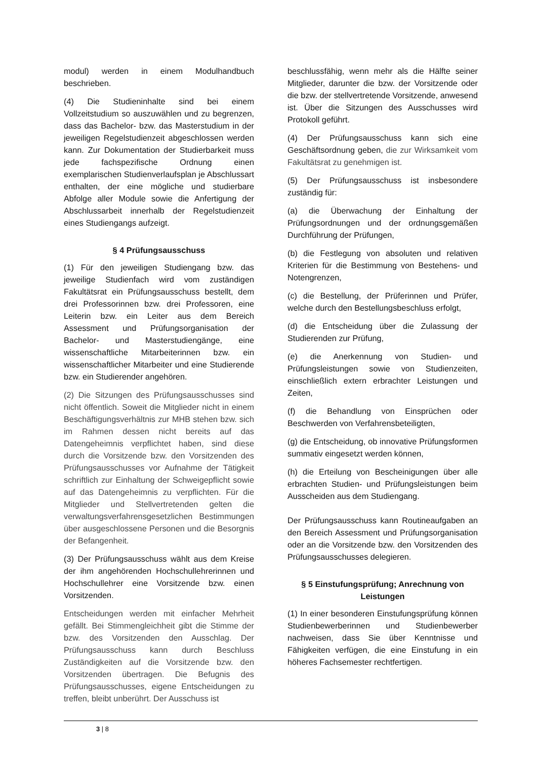modul) werden in einem Modulhandbuch beschrieben.
(4) Die Studieninhalte sind bei einem Vollzeitstudium so auszuwählen und zu begrenzen, dass das Bachelor- bzw. das Masterstudium in der jeweiligen Regelstudienzeit abgeschlossen werden kann. Zur Dokumentation der Studierbarkeit muss jede fachspezifische Ordnung einen exemplarischen Studienverlaufsplan je Abschlussart enthalten, der eine mögliche und studierbare Abfolge aller Module sowie die Anfertigung der Abschlussarbeit innerhalb der Regelstudienzeit eines Studiengangs aufzeigt.
§ 4 Prüfungsausschuss
(1) Für den jeweiligen Studiengang bzw. das jeweilige Studienfach wird vom zuständigen Fakultätsrat ein Prüfungsausschuss bestellt, dem drei Professorinnen bzw. drei Professoren, eine Leiterin bzw. ein Leiter aus dem Bereich Assessment und Prüfungsorganisation der Bachelor- und Masterstudiengänge, eine wissenschaftliche Mitarbeiterinnen bzw. ein wissenschaftlicher Mitarbeiter und eine Studierende bzw. ein Studierender angehören.
(2) Die Sitzungen des Prüfungsausschusses sind nicht öffentlich. Soweit die Mitglieder nicht in einem Beschäftigungsverhältnis zur MHB stehen bzw. sich im Rahmen dessen nicht bereits auf das Datengeheimnis verpflichtet haben, sind diese durch die Vorsitzende bzw. den Vorsitzenden des Prüfungsausschusses vor Aufnahme der Tätigkeit schriftlich zur Einhaltung der Schweigepflicht sowie auf das Datengeheimnis zu verpflichten. Für die Mitglieder und Stellvertretenden gelten die verwaltungsverfahrensgesetzlichen Bestimmungen über ausgeschlossene Personen und die Besorgnis der Befangenheit.
(3) Der Prüfungsausschuss wählt aus dem Kreise der ihm angehörenden Hochschullehrerinnen und Hochschullehrer eine Vorsitzende bzw. einen Vorsitzenden.
Entscheidungen werden mit einfacher Mehrheit gefällt. Bei Stimmengleichheit gibt die Stimme der bzw. des Vorsitzenden den Ausschlag. Der Prüfungsausschuss kann durch Beschluss Zuständigkeiten auf die Vorsitzende bzw. den Vorsitzenden übertragen. Die Befugnis des Prüfungsausschusses, eigene Entscheidungen zu treffen, bleibt unberührt. Der Ausschuss ist
beschlussfähig, wenn mehr als die Hälfte seiner Mitglieder, darunter die bzw. der Vorsitzende oder die bzw. der stellvertretende Vorsitzende, anwesend ist. Über die Sitzungen des Ausschusses wird Protokoll geführt.
(4) Der Prüfungsausschuss kann sich eine Geschäftsordnung geben, die zur Wirksamkeit vom Fakultätsrat zu genehmigen ist.
(5) Der Prüfungsausschuss ist insbesondere zuständig für:
(a) die Überwachung der Einhaltung der Prüfungsordnungen und der ordnungsgemäßen Durchführung der Prüfungen,
(b) die Festlegung von absoluten und relativen Kriterien für die Bestimmung von Bestehens- und Notengrenzen,
(c) die Bestellung, der Prüferinnen und Prüfer, welche durch den Bestellungsbeschluss erfolgt,
(d) die Entscheidung über die Zulassung der Studierenden zur Prüfung,
(e) die Anerkennung von Studien- und Prüfungsleistungen sowie von Studienzeiten, einschließlich extern erbrachter Leistungen und Zeiten,
(f) die Behandlung von Einsprüchen oder Beschwerden von Verfahrensbeteiligten,
(g) die Entscheidung, ob innovative Prüfungsformen summativ eingesetzt werden können,
(h) die Erteilung von Bescheinigungen über alle erbrachten Studien- und Prüfungsleistungen beim Ausscheiden aus dem Studiengang.
Der Prüfungsausschuss kann Routineaufgaben an den Bereich Assessment und Prüfungsorganisation oder an die Vorsitzende bzw. den Vorsitzenden des Prüfungsausschusses delegieren.
§ 5 Einstufungsprüfung; Anrechnung von Leistungen
(1) In einer besonderen Einstufungsprüfung können Studienbewerberinnen und Studienbewerber nachweisen, dass Sie über Kenntnisse und Fähigkeiten verfügen, die eine Einstufung in ein höheres Fachsemester rechtfertigen.
3 | 8